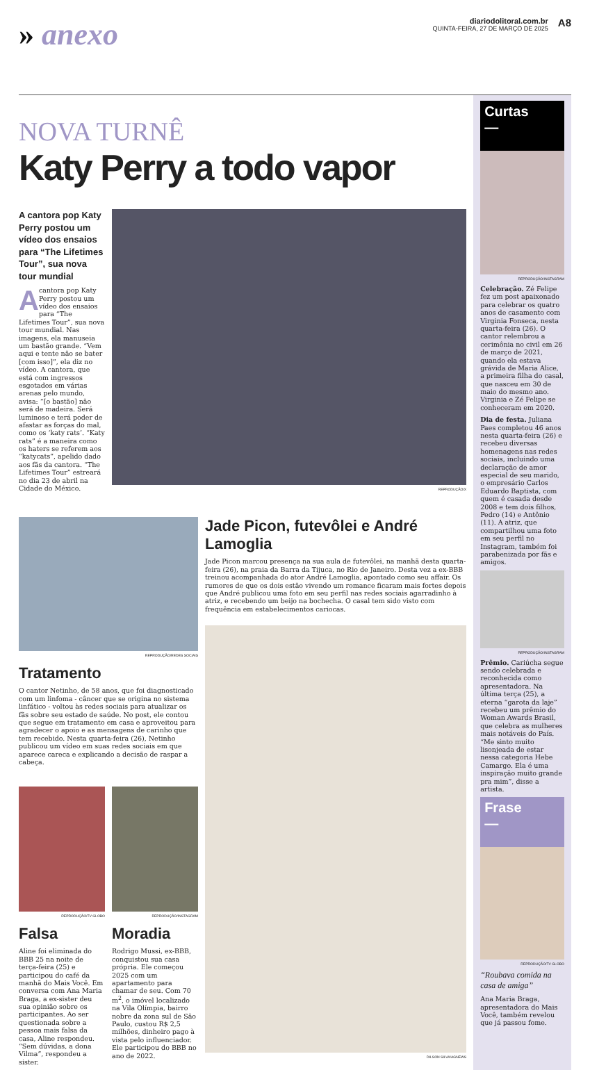» anexo
diariodolitoral.com.br
QUINTA-FEIRA, 27 DE MARÇO DE 2025
A8
NOVA TURNÊ
Katy Perry a todo vapor
A cantora pop Katy Perry postou um vídeo dos ensaios para “The Lifetimes Tour”, sua nova tour mundial
A cantora pop Katy Perry postou um vídeo dos ensaios para “The Lifetimes Tour”, sua nova tour mundial. Nas imagens, ela manuseia um bastão grande. “Vem aqui e tente não se bater [com isso]”, ela diz no vídeo. A cantora, que está com ingressos esgotados em várias arenas pelo mundo, avisa: “[o bastão] não será de madeira. Será luminoso e terá poder de afastar as forças do mal, como os ‘katy rats’. “Katy rats” é a maneira como os haters se referem aos “katycats”, apelido dado aos fãs da cantora. “The Lifetimes Tour” estreará no dia 23 de abril na Cidade do México.
REPRODUÇÃO/X
REPRODUÇÃO/REDES SOCIAIS
Tratamento
O cantor Netinho, de 58 anos, que foi diagnosticado com um linfoma - câncer que se origina no sistema linfático - voltou às redes sociais para atualizar os fãs sobre seu estado de saúde. No post, ele contou que segue em tratamento em casa e aproveitou para agradecer o apoio e as mensagens de carinho que tem recebido. Nesta quarta-feira (26), Netinho publicou um vídeo em suas redes sociais em que aparece careca e explicando a decisão de raspar a cabeça.
REPRODUÇÃO/TV GLOBO
Falsa
Aline foi eliminada do BBB 25 na noite de terça-feira (25) e participou do café da manhã do Mais Você. Em conversa com Ana Maria Braga, a ex-sister deu sua opinião sobre os participantes. Ao ser questionada sobre a pessoa mais falsa da casa, Aline respondeu. “Sem dúvidas, a dona Vilma”, respondeu a sister.
REPRODUÇÃO/INSTAGRAM
Moradia
Rodrigo Mussi, ex-BBB, conquistou sua casa própria. Ele começou 2025 com um apartamento para chamar de seu. Com 70 m<sup>2</sup>, o imóvel localizado na Vila Olímpia, bairro nobre da zona sul de São Paulo, custou R$ 2,5 milhões, dinheiro pago à vista pelo influenciador. Ele participou do BBB no ano de 2022.
Jade Picon, futevôlei e André Lamoglia
Jade Picon marcou presença na sua aula de futevôlei, na manhã desta quarta-feira (26), na praia da Barra da Tijuca, no Rio de Janeiro. Desta vez a ex-BBB treinou acompanhada do ator André Lamoglia, apontado como seu affair. Os rumores de que os dois estão vivendo um romance ficaram mais fortes depois que André publicou uma foto em seu perfil nas redes sociais agarradinho à atriz, e recebendo um beijo na bochecha. O casal tem sido visto com frequência em estabelecimentos cariocas.
DILSON SILVA/AGNEWS
Curtas
—
REPRODUÇÃO/INSTAGRAM
Celebração. Zé Felipe fez um post apaixonado para celebrar os quatro anos de casamento com Virginia Fonseca, nesta quarta-feira (26). O cantor relembrou a cerimônia no civil em 26 de março de 2021, quando ela estava grávida de Maria Alice, a primeira filha do casal, que nasceu em 30 de maio do mesmo ano. Virginia e Zé Felipe se conheceram em 2020.
Dia de festa. Juliana Paes completou 46 anos nesta quarta-feira (26) e recebeu diversas homenagens nas redes sociais, incluindo uma declaração de amor especial de seu marido, o empresário Carlos Eduardo Baptista, com quem é casada desde 2008 e tem dois filhos, Pedro (14) e Antônio (11). A atriz, que compartilhou uma foto em seu perfil no Instagram, também foi parabenizada por fãs e amigos.
REPRODUÇÃO/INSTAGRAM
Prêmio. Cariúcha segue sendo celebrada e reconhecida como apresentadora. Na última terça (25), a eterna “garota da laje” recebeu um prêmio do Woman Awards Brasil, que celebra as mulheres mais notáveis do País. “Me sinto muito lisonjeada de estar nessa categoria Hebe Camargo. Ela é uma inspiração muito grande pra mim”, disse a artista.
Frase
—
REPRODUÇÃO/TV GLOBO
“Roubava comida na casa de amiga”
Ana Maria Braga, apresentadora do Mais Você, também revelou que já passou fome.